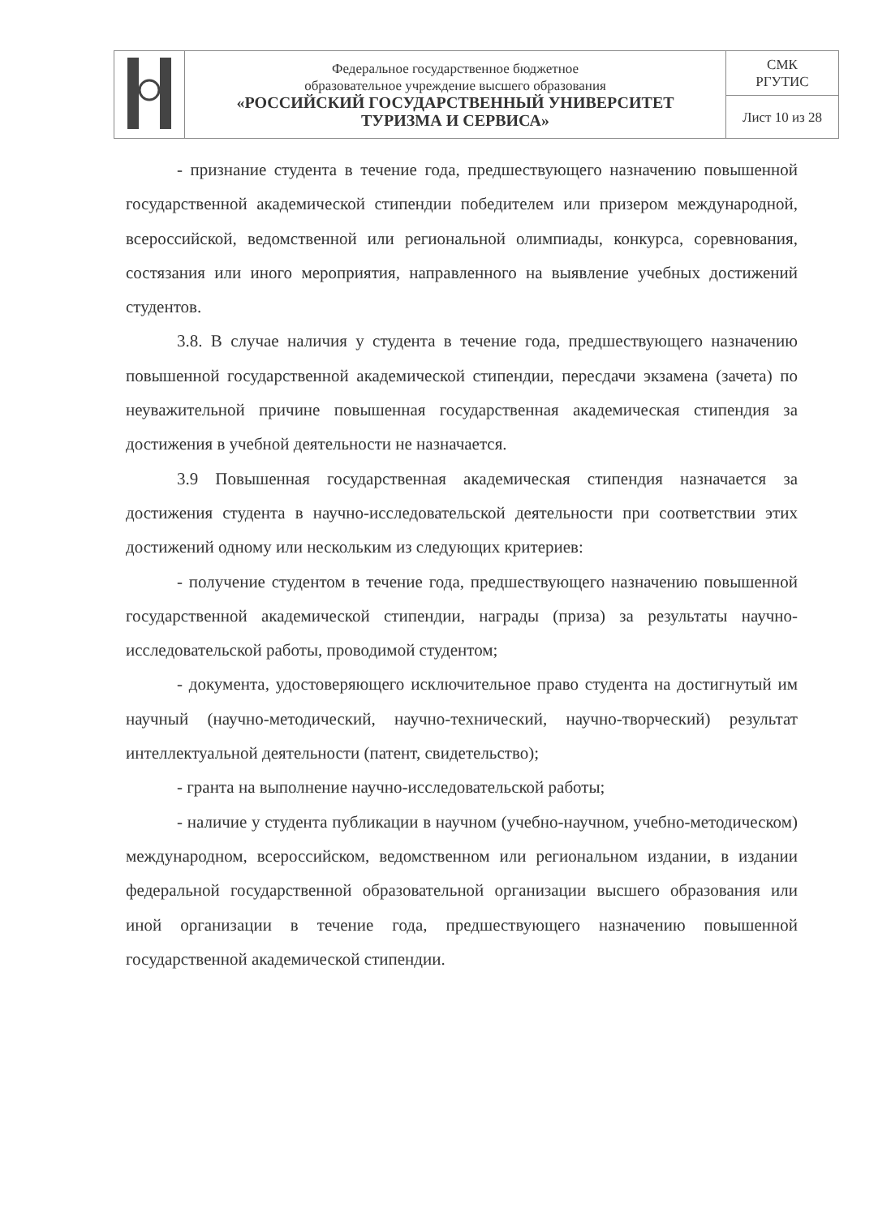| | Федеральное государственное бюджетное образовательное учреждение высшего образования «РОССИЙСКИЙ ГОСУДАРСТВЕННЫЙ УНИВЕРСИТЕТ ТУРИЗМА И СЕРВИСА» | СМК РГУТИС |
| | | Лист 10 из 28 |
- признание студента в течение года, предшествующего назначению повышенной государственной академической стипендии победителем или призером международной, всероссийской, ведомственной или региональной олимпиады, конкурса, соревнования, состязания или иного мероприятия, направленного на выявление учебных достижений студентов.
3.8. В случае наличия у студента в течение года, предшествующего назначению повышенной государственной академической стипендии, пересдачи экзамена (зачета) по неуважительной причине повышенная государственная академическая стипендия за достижения в учебной деятельности не назначается.
3.9 Повышенная государственная академическая стипендия назначается за достижения студента в научно-исследовательской деятельности при соответствии этих достижений одному или нескольким из следующих критериев:
- получение студентом в течение года, предшествующего назначению повышенной государственной академической стипендии, награды (приза) за результаты научно-исследовательской работы, проводимой студентом;
- документа, удостоверяющего исключительное право студента на достигнутый им научный (научно-методический, научно-технический, научно-творческий) результат интеллектуальной деятельности (патент, свидетельство);
- гранта на выполнение научно-исследовательской работы;
- наличие у студента публикации в научном (учебно-научном, учебно-методическом) международном, всероссийском, ведомственном или региональном издании, в издании федеральной государственной образовательной организации высшего образования или иной организации в течение года, предшествующего назначению повышенной государственной академической стипендии.